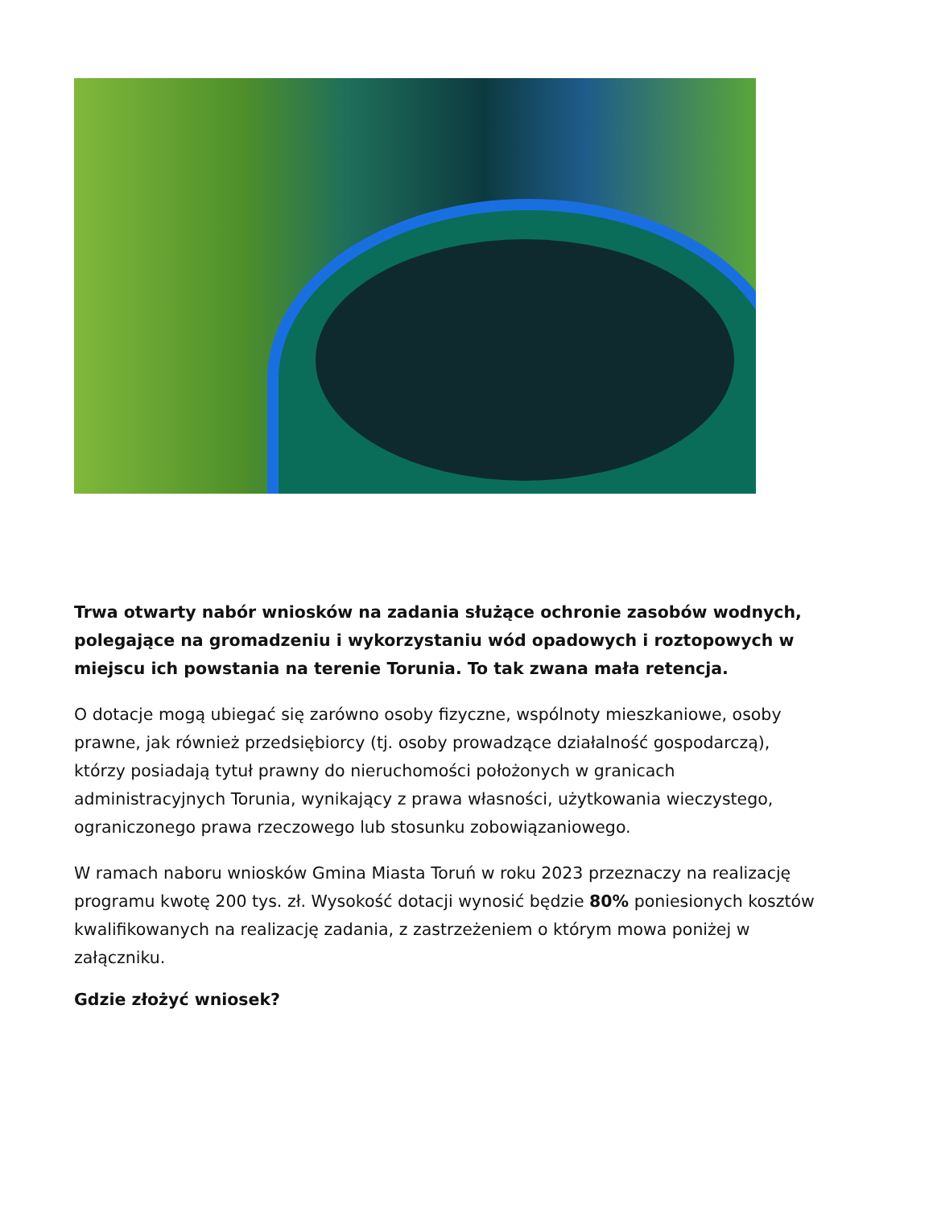Trwa otwarty nabór wniosków na zadania służące ochronie zasobów wodnych, polegające na gromadzeniu i wykorzystaniu wód opadowych i roztopowych w miejscu ich powstania na terenie Torunia. To tak zwana mała retencja.
O dotacje mogą ubiegać się zarówno osoby fizyczne, wspólnoty mieszkaniowe, osoby prawne, jak również przedsiębiorcy (tj. osoby prowadzące działalność gospodarczą), którzy posiadają tytuł prawny do nieruchomości położonych w granicach administracyjnych Torunia, wynikający z prawa własności, użytkowania wieczystego, ograniczonego prawa rzeczowego lub stosunku zobowiązaniowego.
W ramach naboru wniosków Gmina Miasta Toruń w roku 2023 przeznaczy na realizację programu kwotę 200 tys. zł. Wysokość dotacji wynosić będzie 80% poniesionych kosztów kwalifikowanych na realizację zadania, z zastrzeżeniem o którym mowa poniżej w załączniku.
Gdzie złożyć wniosek?